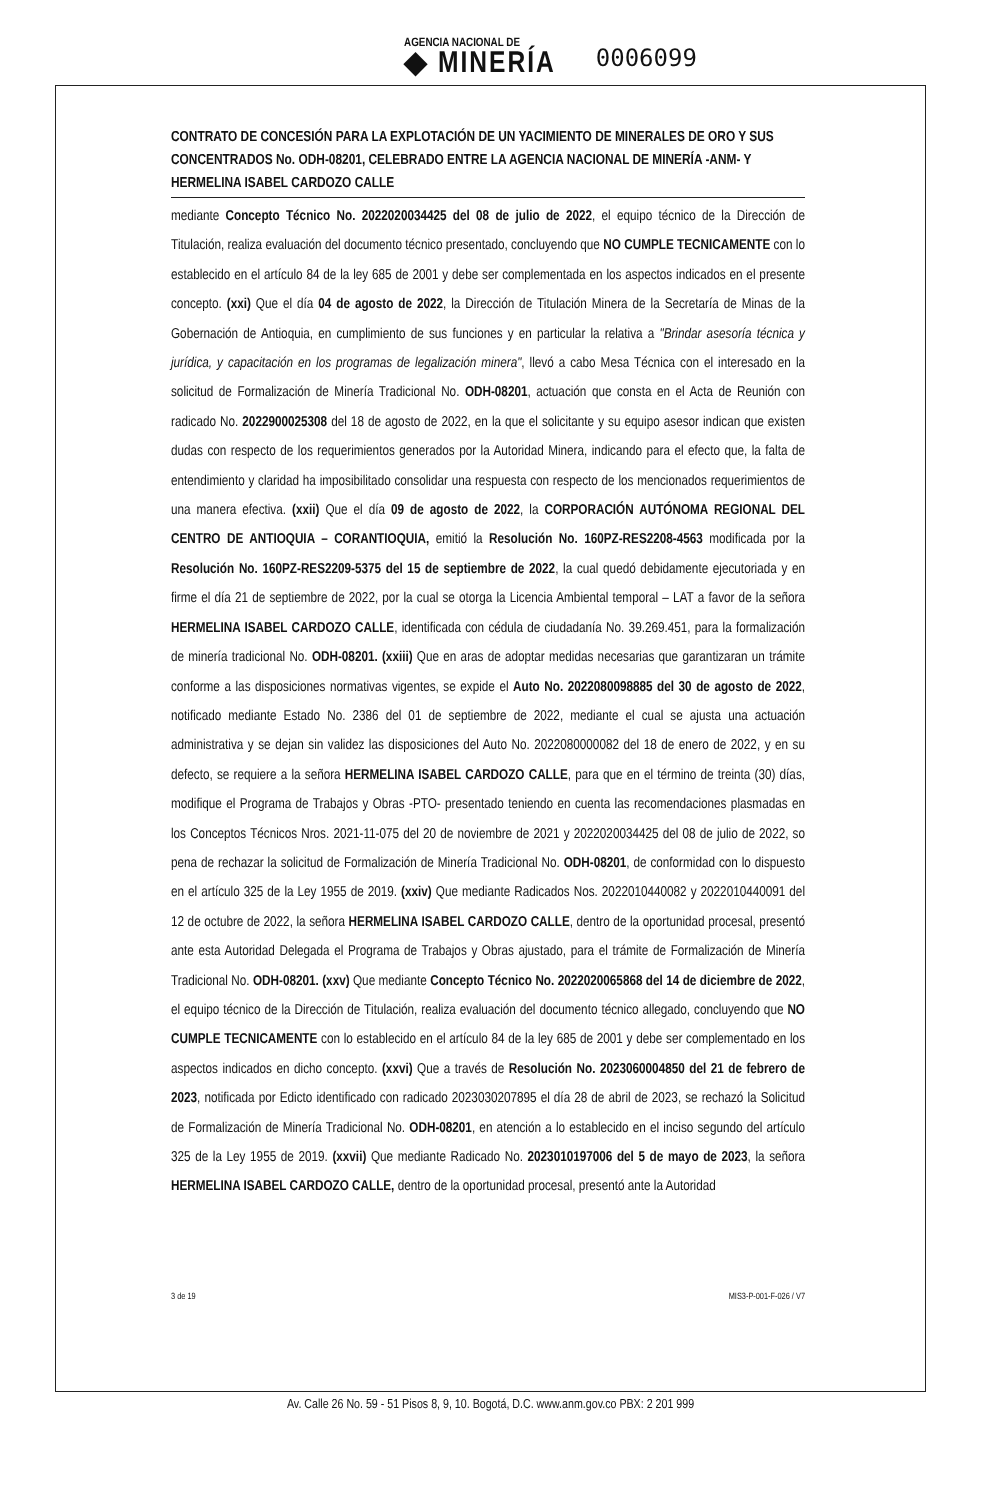AGENCIA NACIONAL DE
◆ MINERÍA
0006099
CONTRATO DE CONCESIÓN PARA LA EXPLOTACIÓN DE UN YACIMIENTO DE MINERALES DE ORO Y SUS CONCENTRADOS No. ODH-08201, CELEBRADO ENTRE LA AGENCIA NACIONAL DE MINERÍA -ANM- Y HERMELINA ISABEL CARDOZO CALLE
mediante Concepto Técnico No. 2022020034425 del 08 de julio de 2022, el equipo técnico de la Dirección de Titulación, realiza evaluación del documento técnico presentado, concluyendo que NO CUMPLE TECNICAMENTE con lo establecido en el artículo 84 de la ley 685 de 2001 y debe ser complementada en los aspectos indicados en el presente concepto. (xxi) Que el día 04 de agosto de 2022, la Dirección de Titulación Minera de la Secretaría de Minas de la Gobernación de Antioquia, en cumplimiento de sus funciones y en particular la relativa a "Brindar asesoría técnica y jurídica, y capacitación en los programas de legalización minera", llevó a cabo Mesa Técnica con el interesado en la solicitud de Formalización de Minería Tradicional No. ODH-08201, actuación que consta en el Acta de Reunión con radicado No. 2022900025308 del 18 de agosto de 2022, en la que el solicitante y su equipo asesor indican que existen dudas con respecto de los requerimientos generados por la Autoridad Minera, indicando para el efecto que, la falta de entendimiento y claridad ha imposibilitado consolidar una respuesta con respecto de los mencionados requerimientos de una manera efectiva. (xxii) Que el día 09 de agosto de 2022, la CORPORACIÓN AUTÓNOMA REGIONAL DEL CENTRO DE ANTIOQUIA – CORANTIOQUIA, emitió la Resolución No. 160PZ-RES2208-4563 modificada por la Resolución No. 160PZ-RES2209-5375 del 15 de septiembre de 2022, la cual quedó debidamente ejecutoriada y en firme el día 21 de septiembre de 2022, por la cual se otorga la Licencia Ambiental temporal – LAT a favor de la señora HERMELINA ISABEL CARDOZO CALLE, identificada con cédula de ciudadanía No. 39.269.451, para la formalización de minería tradicional No. ODH-08201. (xxiii) Que en aras de adoptar medidas necesarias que garantizaran un trámite conforme a las disposiciones normativas vigentes, se expide el Auto No. 2022080098885 del 30 de agosto de 2022, notificado mediante Estado No. 2386 del 01 de septiembre de 2022, mediante el cual se ajusta una actuación administrativa y se dejan sin validez las disposiciones del Auto No. 2022080000082 del 18 de enero de 2022, y en su defecto, se requiere a la señora HERMELINA ISABEL CARDOZO CALLE, para que en el término de treinta (30) días, modifique el Programa de Trabajos y Obras -PTO- presentado teniendo en cuenta las recomendaciones plasmadas en los Conceptos Técnicos Nros. 2021-11-075 del 20 de noviembre de 2021 y 2022020034425 del 08 de julio de 2022, so pena de rechazar la solicitud de Formalización de Minería Tradicional No. ODH-08201, de conformidad con lo dispuesto en el artículo 325 de la Ley 1955 de 2019. (xxiv) Que mediante Radicados Nos. 2022010440082 y 2022010440091 del 12 de octubre de 2022, la señora HERMELINA ISABEL CARDOZO CALLE, dentro de la oportunidad procesal, presentó ante esta Autoridad Delegada el Programa de Trabajos y Obras ajustado, para el trámite de Formalización de Minería Tradicional No. ODH-08201. (xxv) Que mediante Concepto Técnico No. 2022020065868 del 14 de diciembre de 2022, el equipo técnico de la Dirección de Titulación, realiza evaluación del documento técnico allegado, concluyendo que NO CUMPLE TECNICAMENTE con lo establecido en el artículo 84 de la ley 685 de 2001 y debe ser complementado en los aspectos indicados en dicho concepto. (xxvi) Que a través de Resolución No. 2023060004850 del 21 de febrero de 2023, notificada por Edicto identificado con radicado 2023030207895 el día 28 de abril de 2023, se rechazó la Solicitud de Formalización de Minería Tradicional No. ODH-08201, en atención a lo establecido en el inciso segundo del artículo 325 de la Ley 1955 de 2019. (xxvii) Que mediante Radicado No. 2023010197006 del 5 de mayo de 2023, la señora HERMELINA ISABEL CARDOZO CALLE, dentro de la oportunidad procesal, presentó ante la Autoridad
3 de 19 MIS3-P-001-F-026 / V7
Av. Calle 26 No. 59 - 51 Pisos 8, 9, 10. Bogotá, D.C. www.anm.gov.co PBX: 2 201 999